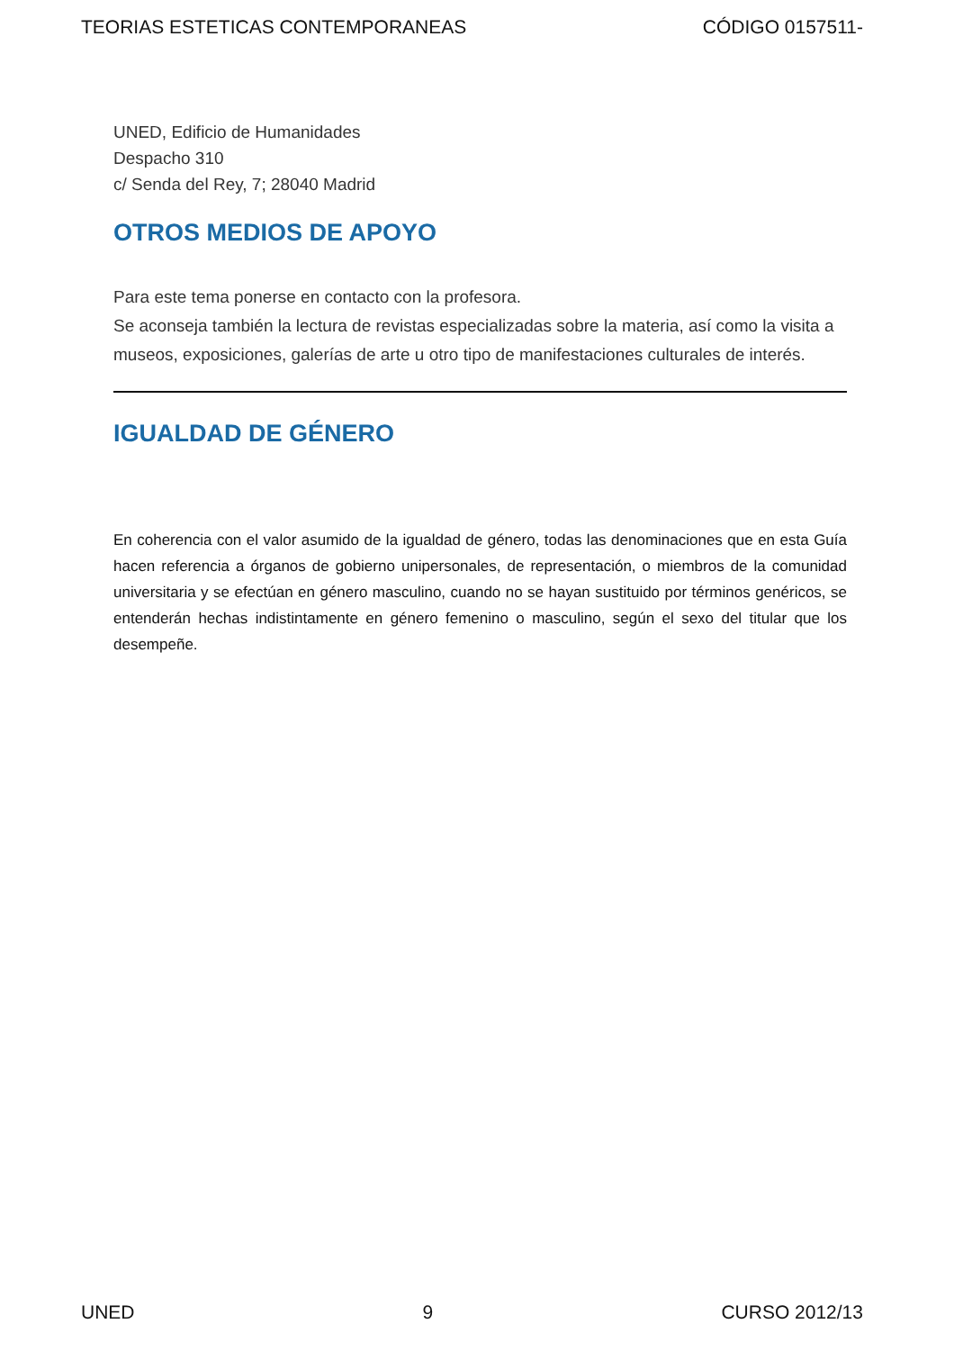TEORIAS ESTETICAS CONTEMPORANEAS CÓDIGO 0157511-
UNED, Edificio de Humanidades
Despacho 310
c/ Senda del Rey, 7; 28040 Madrid
OTROS MEDIOS DE APOYO
Para este tema ponerse en contacto con la profesora.
Se aconseja también la lectura de revistas especializadas sobre la materia, así como la visita a museos, exposiciones, galerías de arte u otro tipo de manifestaciones culturales de interés.
IGUALDAD DE GÉNERO
En coherencia con el valor asumido de la igualdad de género, todas las denominaciones que en esta Guía hacen referencia a órganos de gobierno unipersonales, de representación, o miembros de la comunidad universitaria y se efectúan en género masculino, cuando no se hayan sustituido por términos genéricos, se entenderán hechas indistintamente en género femenino o masculino, según el sexo del titular que los desempeñe.
UNED 9 CURSO 2012/13